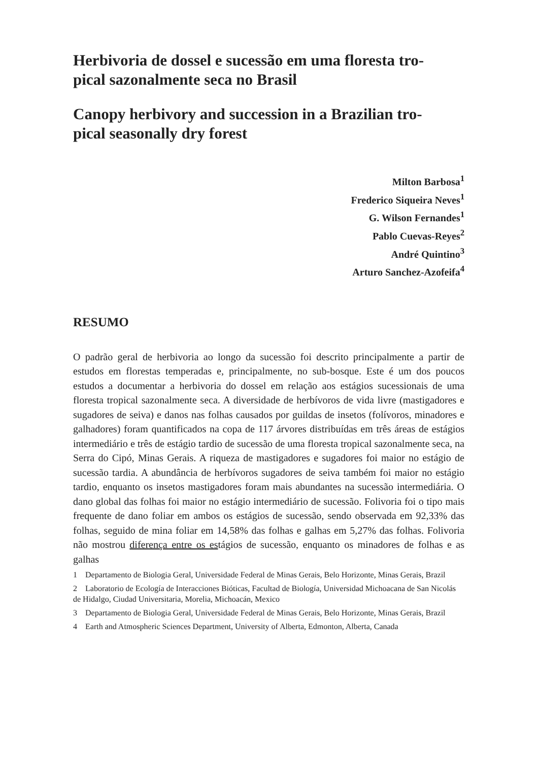Herbivoria de dossel e sucessão em uma floresta tro-
pical sazonalmente seca no Brasil
Canopy herbivory and succession in a Brazilian tro-
pical seasonally dry forest
Milton Barbosa<sup>1</sup>
Frederico Siqueira Neves<sup>1</sup>
G. Wilson Fernandes<sup>1</sup>
Pablo Cuevas-Reyes<sup>2</sup>
André Quintino<sup>3</sup>
Arturo Sanchez-Azofeifa<sup>4</sup>
RESUMO
O padrão geral de herbivoria ao longo da sucessão foi descrito principalmente a partir de estudos em florestas temperadas e, principalmente, no sub-bosque. Este é um dos poucos estudos a documentar a herbivoria do dossel em relação aos estágios sucessionais de uma floresta tropical sazonalmente seca. A diversidade de herbívoros de vida livre (mastigadores e sugadores de seiva) e danos nas folhas causados por guildas de insetos (folívoros, minadores e galhadores) foram quantificados na copa de 117 árvores distribuídas em três áreas de estágios intermediário e três de estágio tardio de sucessão de uma floresta tropical sazonalmente seca, na Serra do Cipó, Minas Gerais. A riqueza de mastigadores e sugadores foi maior no estágio de sucessão tardia. A abundância de herbívoros sugadores de seiva também foi maior no estágio tardio, enquanto os insetos mastigadores foram mais abundantes na sucessão intermediária. O dano global das folhas foi maior no estágio intermediário de sucessão. Folivoria foi o tipo mais frequente de dano foliar em ambos os estágios de sucessão, sendo observada em 92,33% das folhas, seguido de mina foliar em 14,58% das folhas e galhas em 5,27% das folhas. Folivoria não mostrou diferença entre os estágios de sucessão, enquanto os minadores de folhas e as galhas
1 Departamento de Biologia Geral, Universidade Federal de Minas Gerais, Belo Horizonte, Minas Gerais, Brazil
2 Laboratorio de Ecología de Interacciones Bióticas, Facultad de Biología, Universidad Michoacana de San Nicolás de Hidalgo, Ciudad Universitaria, Morelia, Michoacán, Mexico
3 Departamento de Biologia Geral, Universidade Federal de Minas Gerais, Belo Horizonte, Minas Gerais, Brazil
4 Earth and Atmospheric Sciences Department, University of Alberta, Edmonton, Alberta, Canada